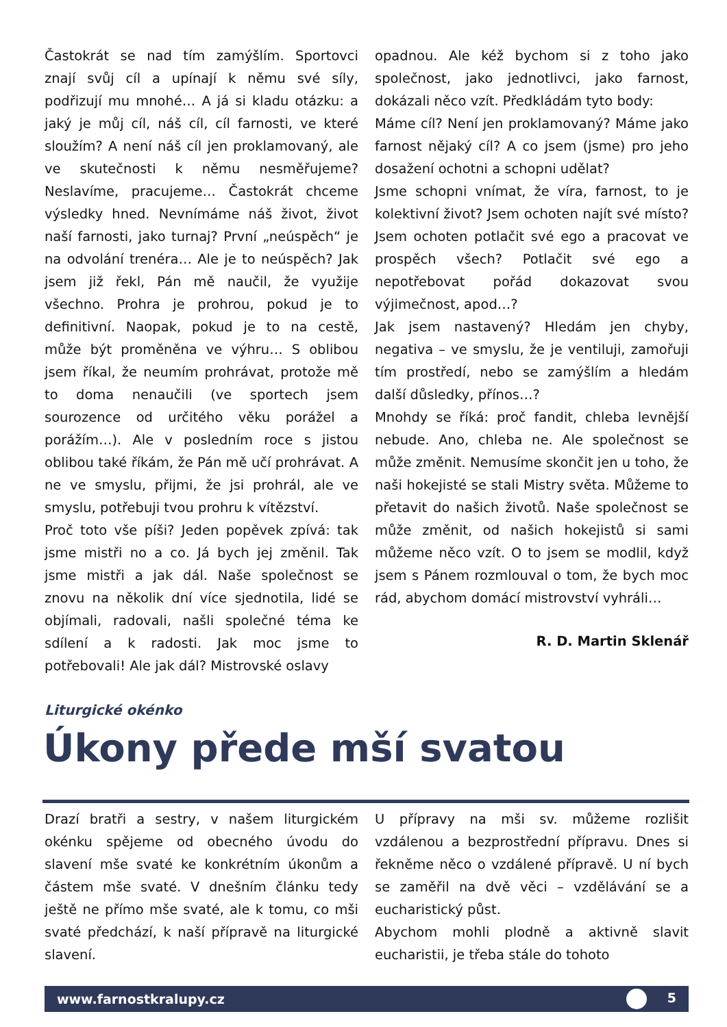Častokrát se nad tím zamýšlím. Sportovci znají svůj cíl a upínají k němu své síly, podřizují mu mnohé… A já si kladu otázku: a jaký je můj cíl, náš cíl, cíl farnosti, ve které sloužím? A není náš cíl jen proklamovaný, ale ve skutečnosti k němu nesměřujeme? Neslavíme, pracujeme… Častokrát chceme výsledky hned. Nevnímáme náš život, život naší farnosti, jako turnaj? První „neúspěch“ je na odvolání trenéra… Ale je to neúspěch? Jak jsem již řekl, Pán mě naučil, že využije všechno. Prohra je prohrou, pokud je to definitivní. Naopak, pokud je to na cestě, může být proměněna ve výhru… S oblibou jsem říkal, že neumím prohrávat, protože mě to doma nenaučili (ve sportech jsem sourozence od určitého věku porážel a porážím…). Ale v posledním roce s jistou oblibou také říkám, že Pán mě učí prohrávat. A ne ve smyslu, přijmi, že jsi prohrál, ale ve smyslu, potřebuji tvou prohru k vítězství.
Proč toto vše píši? Jeden popěvek zpívá: tak jsme mistři no a co. Já bych jej změnil. Tak jsme mistři a jak dál. Naše společnost se znovu na několik dní více sjednotila, lidé se objímali, radovali, našli společné téma ke sdílení a k radosti. Jak moc jsme to potřebovali! Ale jak dál? Mistrovské oslavy
opadnou. Ale kéž bychom si z toho jako společnost, jako jednotlivci, jako farnost, dokázali něco vzít. Předkládám tyto body:
Máme cíl? Není jen proklamovaný? Máme jako farnost nějaký cíl? A co jsem (jsme) pro jeho dosažení ochotni a schopni udělat?
Jsme schopni vnímat, že víra, farnost, to je kolektivní život? Jsem ochoten najít své místo? Jsem ochoten potlačit své ego a pracovat ve prospěch všech? Potlačit své ego a nepotřebovat pořád dokazovat svou výjimečnost, apod…?
Jak jsem nastavený? Hledám jen chyby, negativa – ve smyslu, že je ventiluji, zamořuji tím prostředí, nebo se zamýšlím a hledám další důsledky, přínos…?
Mnohdy se říká: proč fandit, chleba levnější nebude. Ano, chleba ne. Ale společnost se může změnit. Nemusíme skončit jen u toho, že naši hokejisté se stali Mistry světa. Můžeme to přetavit do našich životů. Naše společnost se může změnit, od našich hokejistů si sami můžeme něco vzít. O to jsem se modlil, když jsem s Pánem rozmlouval o tom, že bych moc rád, abychom domácí mistrovství vyhráli…
R. D. Martin Sklenář
Liturgické okénko
Úkony přede mší svatou
Drazí bratři a sestry, v našem liturgickém okénku spějeme od obecného úvodu do slavení mše svaté ke konkrétním úkonům a částem mše svaté. V dnešním článku tedy ještě ne přímo mše svaté, ale k tomu, co mši svaté předchází, k naší přípravě na liturgické slavení.
U přípravy na mši sv. můžeme rozlišit vzdálenou a bezprostřední přípravu. Dnes si řekněme něco o vzdálené přípravě. U ní bych se zaměřil na dvě věci – vzdělávání se a eucharistický půst.
Abychom mohli plodně a aktivně slavit eucharistii, je třeba stále do tohoto
www.farnostkralupy.cz 5